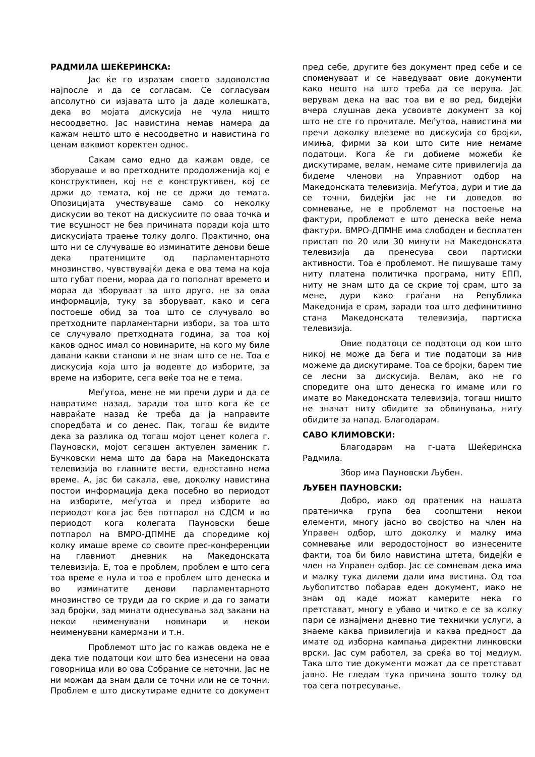РАДМИЛА ШЕЌЕРИНСКА:
Јас ќе го изразам своето задоволство најпосле и да се согласам. Се согласувам апсолутно си изјавата што ја даде колешката, дека во мојата дискусија не чула ништо несоодветно. Јас навистина немав намера да кажам нешто што е несоодветно и навистина го ценам ваквиот коректен однос.
Сакам само едно да кажам овде, се зборуваше и во претходните продолженија кој е конструктивен, кој не е конструктивен, кој се држи до темата, кој не се држи до темата. Опозицијата учествуваше само со неколку дискусии во текот на дискусиите по оваа точка и тие всушност не беа причината поради која што дискусијата траење толку долго. Практично, она што ни се случуваше во изминатите денови беше дека пратениците од парламентарното мнозинство, чувствувајќи дека е ова тема на која што губат поени, мораа да го пополнат времето и мораа да зборуваат за што друго, не за оваа информација, туку за зборуваат, како и сега постоеше обид за тоа што се случувало во претходните парламентарни избори, за тоа што се случувало претходната година, за тоа кој каков однос имал со новинарите, на кого му биле давани какви станови и не знам што се не. Тоа е дискусија која што ја водевте до изборите, за време на изборите, сега веќе тоа не е тема.
Меѓутоа, мене не ми пречи дури и да се навратиме назад, заради тоа што кога ќе се навраќате назад ќе треба да ја направите споредбата и со денес. Пак, тогаш ќе видите дека за разлика од тогаш мојот ценет колега г. Пауновски, мојот сегашен актуелен заменик г. Бучковски нема што да бара на Македонската телевизија во главните вести, едноставно нема време. А, јас би сакала, еве, доколку навистина постои информација дека посебно во периодот на изборите, меѓутоа и пред изборите во периодот кога јас бев потпарол на СДСМ и во периодот кога колегата Пауновски беше потпарол на ВМРО-ДПМНЕ да споредиме кој колку имаше време со своите прес-конференции на главниот дневник на Македонската телевизија. Е, тоа е проблем, проблем е што сега тоа време е нула и тоа е проблем што денеска и во изминатите денови парламентарното мнозинство се труди да го скрие и да го замати зад бројки, зад минати однесувања зад закани на некои неименувани новинари и некои неименувани камермани и т.н.
Проблемот што јас го кажав овдека не е дека тие податоци кои што беа изнесени на оваа говорница или во ова Собрание се неточни. Јас не ни можам да знам дали се точни или не се точни. Проблем е што дискутираме едните со документ пред себе, другите без документ пред себе и се споменуваат и се наведуваат овие документи како нешто на што треба да се верува. Јас верувам дека на вас тоа ви е во ред, бидејќи вчера слушнав дека усвоивте документ за кој што не сте го прочитале. Меѓутоа, навистина ми пречи доколку влеземе во дискусија со бројки, имиња, фирми за кои што сите ние немаме податоци. Кога ќе ги добиеме можеби ќе дискутираме, велам, немаме сите привилегија да бидеме членови на Управниот одбор на Македонската телевизија. Меѓутоа, дури и тие да се точни, бидејќи јас не ги доведов во сомневање, не е проблемот на постоење на фактури, проблемот е што денеска веќе нема фактури. ВМРО-ДПМНЕ има слободен и бесплатен пристап по 20 или 30 минути на Македонската телевизија да пренесува свои партиски активности. Тоа е проблемот. Не пишуваше таму ниту платена политичка програма, ниту ЕПП, ниту не знам што да се скрие тој срам, што за мене, дури како граѓани на Република Македонија е срам, заради тоа што дефинитивно стана Македонската телевизија, партиска телевизија.
Овие податоци се податоци од кои што никој не може да бега и тие податоци за нив можеме да дискутираме. Тоа се бројки, барем тие се лесни за дискусија. Велам, ако не го споредите она што денеска го имаме или го имате во Македонската телевизија, тогаш ништо не значат ниту обидите за обвинувања, ниту обидите за напад. Благодарам.
САВО КЛИМОВСКИ:
Благодарам на г-цата Шеќеринска Радмила.
Збор има Пауновски Љубен.
ЉУБЕН ПАУНОВСКИ:
Добро, иако од пратеник на нашата пратеничка група беа соопштени некои елементи, многу јасно во својство на член на Управен одбор, што доколку и малку има сомневање или веродостојност во изнесените факти, тоа би било навистина штета, бидејќи е член на Управен одбор. Јас се сомневам дека има и малку тука дилеми дали има вистина. Од тоа љубопитство побарав еден документ, иако не знам од каде можат камерите нека го претставaт, многу е убаво и читко е се за колку пари се изнајмени дневно тие технички услуги, а знаеме каква привилегија и каква предност да имате од изборна кампања директни линковски врски. Јас сум работел, за среќа во тој медиум. Така што тие документи можат да се претстават јавно. Не гледам тука причина зошто толку од тоа сега потресување.